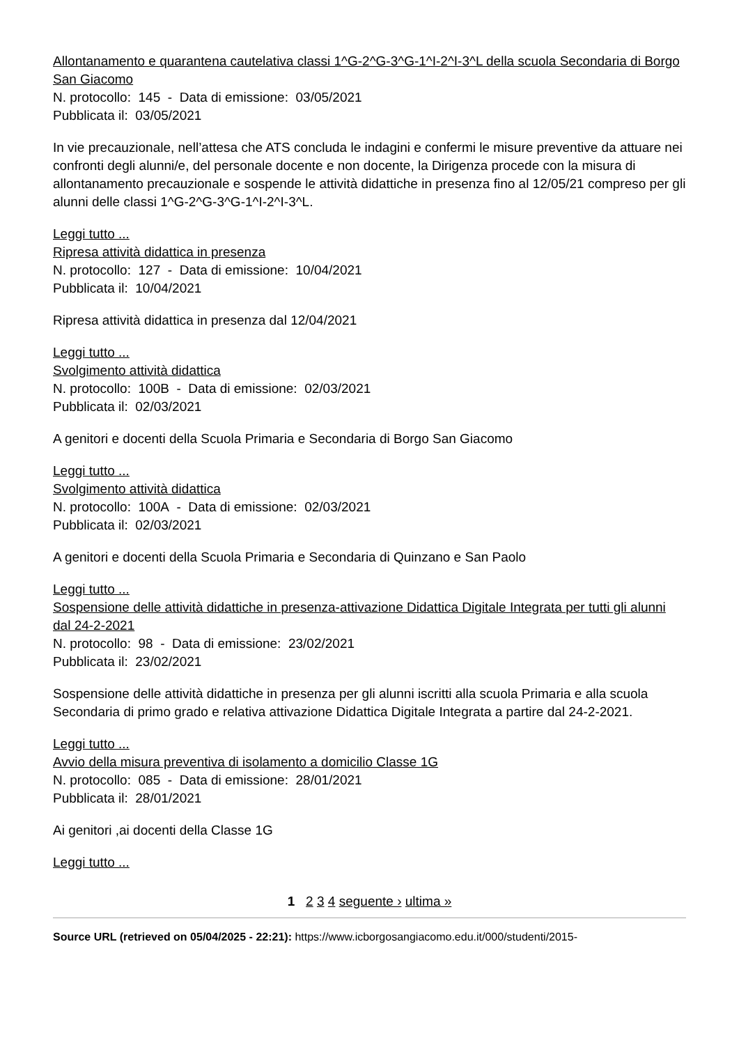Allontanamento e quarantena cautelativa classi 1^G-2^G-3^G-1^I-2^I-3^L della scuola Secondaria di Borgo San Giacomo
N. protocollo: 145 - Data di emissione: 03/05/2021
Pubblicata il: 03/05/2021
In vie precauzionale, nell’attesa che ATS concluda le indagini e confermi le misure preventive da attuare nei confronti degli alunni/e, del personale docente e non docente, la Dirigenza procede con la misura di allontanamento precauzionale e sospende le attività didattiche in presenza fino al 12/05/21 compreso per gli alunni delle classi 1^G-2^G-3^G-1^I-2^I-3^L.
Leggi tutto ...
Ripresa attività didattica in presenza
N. protocollo: 127 - Data di emissione: 10/04/2021
Pubblicata il: 10/04/2021
Ripresa attività didattica in presenza dal 12/04/2021
Leggi tutto ...
Svolgimento attività didattica
N. protocollo: 100B - Data di emissione: 02/03/2021
Pubblicata il: 02/03/2021
A genitori e docenti della Scuola Primaria e Secondaria di Borgo San Giacomo
Leggi tutto ...
Svolgimento attività didattica
N. protocollo: 100A - Data di emissione: 02/03/2021
Pubblicata il: 02/03/2021
A genitori e docenti della Scuola Primaria e Secondaria di Quinzano e San Paolo
Leggi tutto ...
Sospensione delle attività didattiche in presenza-attivazione Didattica Digitale Integrata per tutti gli alunni dal 24-2-2021
N. protocollo: 98 - Data di emissione: 23/02/2021
Pubblicata il: 23/02/2021
Sospensione delle attività didattiche in presenza per gli alunni iscritti alla scuola Primaria e alla scuola Secondaria di primo grado e relativa attivazione Didattica Digitale Integrata a partire dal 24-2-2021.
Leggi tutto ...
Avvio della misura preventiva di isolamento a domicilio Classe 1G
N. protocollo: 085 - Data di emissione: 28/01/2021
Pubblicata il: 28/01/2021
Ai genitori ,ai docenti della Classe 1G
Leggi tutto ...
1 2 3 4 seguente › ultima »
Source URL (retrieved on 05/04/2025 - 22:21): https://www.icborgosangiacomo.edu.it/000/studenti/2015-